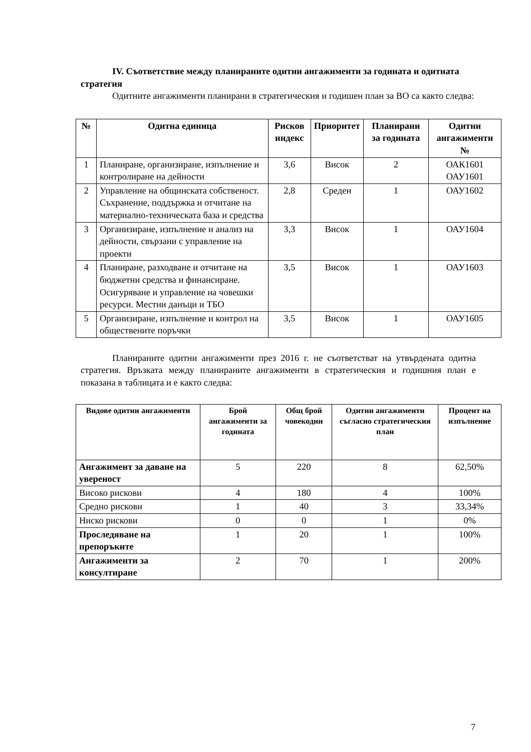IV. Съответствие между планираните одитни ангажименти за годината и одитната стратегия
Одитните ангажименти планирани в стратегическия и годишен план за ВО са както следва:
| № | Одитна единица | Рисков индекс | Приоритет | Планирани за годината | Одитни ангажименти № |
| --- | --- | --- | --- | --- | --- |
| 1 | Планиране, организиране, изпълнение и контролиране на дейности | 3,6 | Висок | 2 | ОАК1601 ОАУ1601 |
| 2 | Управление на общинската собственост. Съхранение, поддържка и отчитане на материално-техническата база и средства | 2,8 | Среден | 1 | ОАУ1602 |
| 3 | Организиране, изпълнение и анализ на дейности, свързани с управление на проекти | 3,3 | Висок | 1 | ОАУ1604 |
| 4 | Планиране, разходване и отчитане на бюджетни средства и финансиране. Осигуряване и управление на човешки ресурси. Местни данъци и ТБО | 3,5 | Висок | 1 | ОАУ1603 |
| 5 | Организиране, изпълнение и контрол на обществените поръчки | 3,5 | Висок | 1 | ОАУ1605 |
Планираните одитни ангажименти през 2016 г. не съответстват на утвърдената одитна стратегия. Връзката между планираните ангажименти в стратегическия и годишния план е показана в таблицата и е както следва:
| Видове одитни ангажименти | Брой ангажименти за годината | Общ брой човекодни | Одитни ангажименти съгласно стратегическия план | Процент на изпълнение |
| --- | --- | --- | --- | --- |
| Ангажимент за даване на увереност | 5 | 220 | 8 | 62,50% |
| Високо рискови | 4 | 180 | 4 | 100% |
| Средно рискови | 1 | 40 | 3 | 33,34% |
| Ниско рискови | 0 | 0 | 1 | 0% |
| Проследяване на препоръките | 1 | 20 | 1 | 100% |
| Ангажименти за консултиране | 2 | 70 | 1 | 200% |
7